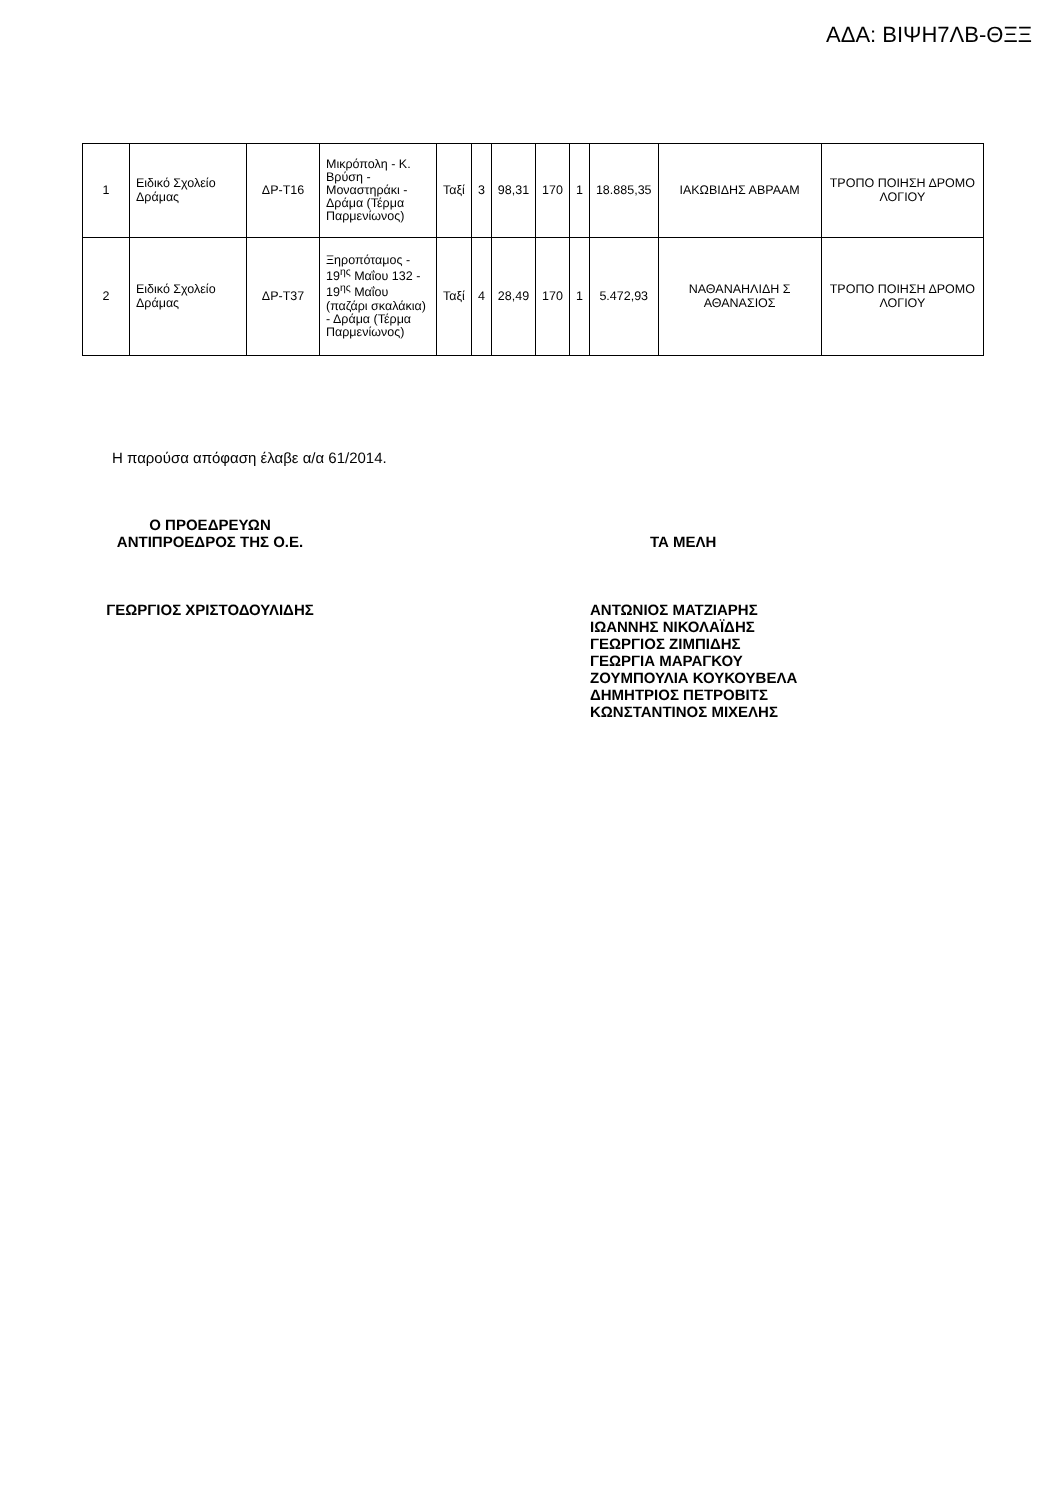ΑΔΑ: ΒΙΨΗ7ΛΒ-ΘΞΞ
| 1 | Ειδικό Σχολείο Δράμας | ΔΡ-Τ16 | Μικρόπολη - Κ. Βρύση - Μοναστηράκι - Δράμα (Τέρμα Παρμενίωνος) | Ταξί | 3 | 98,31 | 170 | 1 | 18.885,35 | ΙΑΚΩΒΙΔΗΣ ΑΒΡΑΑΜ | ΤΡΟΠΟ ΠΟΙΗΣΗ ΔΡΟΜΟ ΛΟΓΙΟΥ |
| 2 | Ειδικό Σχολείο Δράμας | ΔΡ-Τ37 | Ξηροπόταμος - 19<sup>ης</sup> Μαΐου 132 - 19<sup>ης</sup> Μαΐου (παζάρι σκαλάκια) - Δράμα (Τέρμα Παρμενίωνος) | Ταξί | 4 | 28,49 | 170 | 1 | 5.472,93 | ΝΑΘΑΝΑΗΛΙΔΗ Σ ΑΘΑΝΑΣΙΟΣ | ΤΡΟΠΟ ΠΟΙΗΣΗ ΔΡΟΜΟ ΛΟΓΙΟΥ |
Η παρούσα απόφαση έλαβε α/α 61/2014.
Ο ΠΡΟΕΔΡΕΥΩΝ
ΑΝΤΙΠΡΟΕΔΡΟΣ ΤΗΣ Ο.Ε.
ΓΕΩΡΓΙΟΣ ΧΡΙΣΤΟΔΟΥΛΙΔΗΣ
ΤΑ ΜΕΛΗ
ΑΝΤΩΝΙΟΣ ΜΑΤΖΙΑΡΗΣ
ΙΩΑΝΝΗΣ ΝΙΚΟΛΑΪΔΗΣ
ΓΕΩΡΓΙΟΣ ΖΙΜΠΙΔΗΣ
ΓΕΩΡΓΙΑ ΜΑΡΑΓΚΟΥ
ΖΟΥΜΠΟΥΛΙΑ ΚΟΥΚΟΥΒΕΛΑ
ΔΗΜΗΤΡΙΟΣ ΠΕΤΡΟΒΙΤΣ
ΚΩΝΣΤΑΝΤΙΝΟΣ ΜΙΧΕΛΗΣ